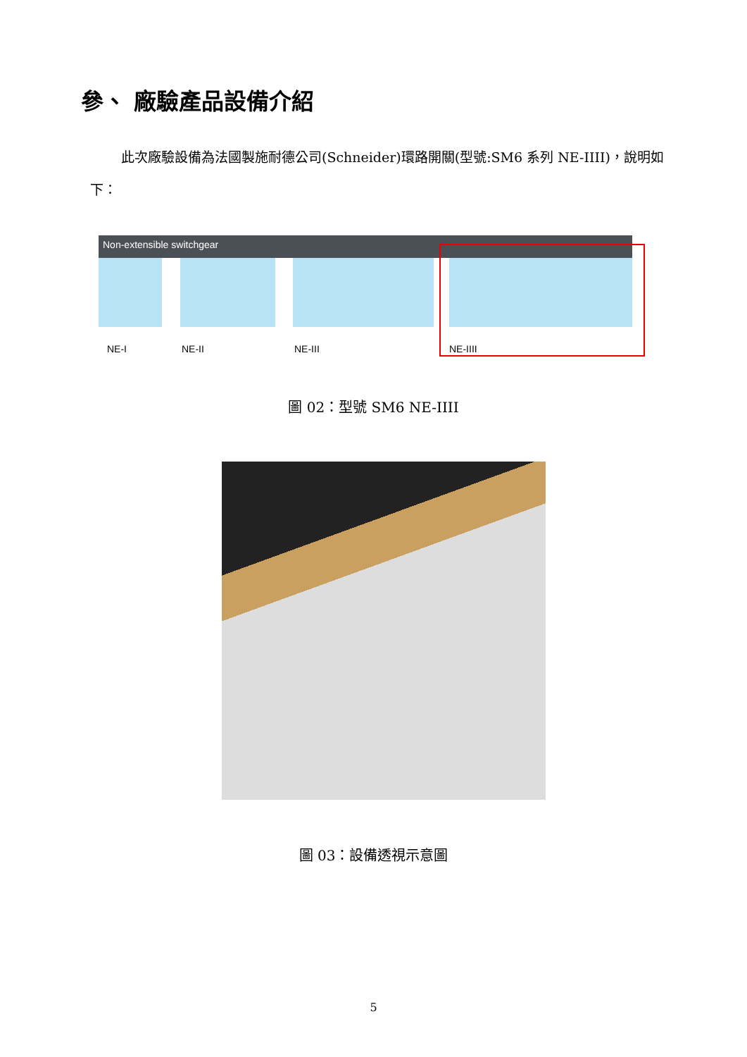參、 廠驗產品設備介紹
此次廠驗設備為法國製施耐德公司(Schneider)環路開關(型號:SM6 系列 NE-IIII)，說明如下：
Non-extensible switchgear
NE-I
NE-II
NE-III
NE-IIII
圖 02：型號 SM6 NE-IIII
圖 03：設備透視示意圖
5